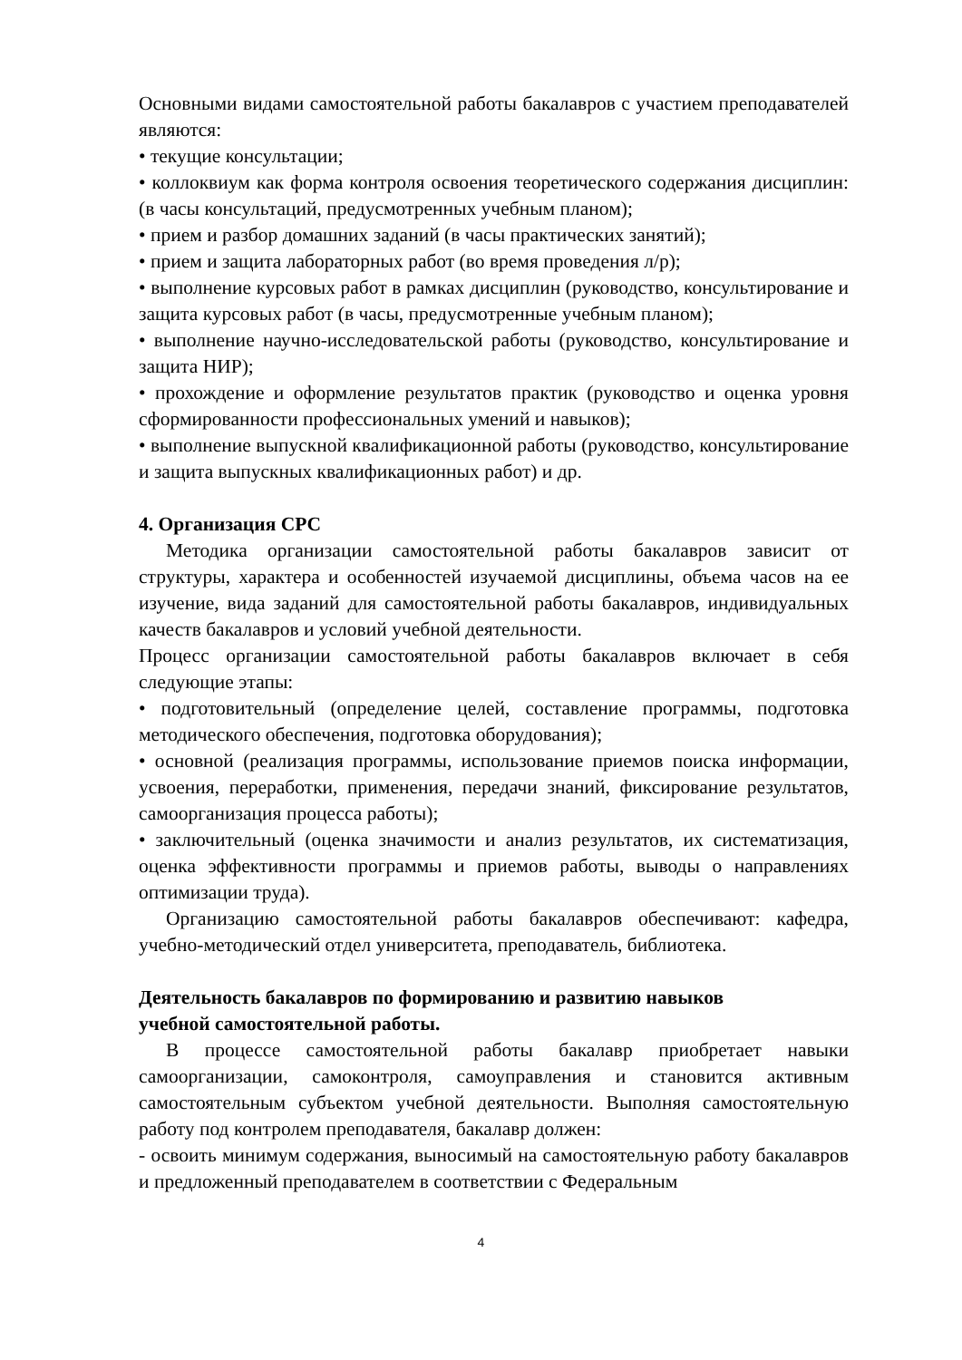Основными видами самостоятельной работы бакалавров с участием преподавателей являются:
• текущие консультации;
• коллоквиум как форма контроля освоения теоретического содержания дисциплин: (в часы консультаций, предусмотренных учебным планом);
• прием и разбор домашних заданий (в часы практических занятий);
• прием и защита лабораторных работ (во время проведения л/р);
• выполнение курсовых работ в рамках дисциплин (руководство, консультирование и защита курсовых работ (в часы, предусмотренные учебным планом);
• выполнение научно-исследовательской работы (руководство, консультирование и защита НИР);
• прохождение и оформление результатов практик (руководство и оценка уровня сформированности профессиональных умений и навыков);
• выполнение выпускной квалификационной работы (руководство, консультирование и защита выпускных квалификационных работ) и др.
4. Организация СРС
Методика организации самостоятельной работы бакалавров зависит от структуры, характера и особенностей изучаемой дисциплины, объема часов на ее изучение, вида заданий для самостоятельной работы бакалавров, индивидуальных качеств бакалавров и условий учебной деятельности.
Процесс организации самостоятельной работы бакалавров включает в себя следующие этапы:
• подготовительный (определение целей, составление программы, подготовка методического обеспечения, подготовка оборудования);
• основной (реализация программы, использование приемов поиска информации, усвоения, переработки, применения, передачи знаний, фиксирование результатов, самоорганизация процесса работы);
• заключительный (оценка значимости и анализ результатов, их систематизация, оценка эффективности программы и приемов работы, выводы о направлениях оптимизации труда).
Организацию самостоятельной работы бакалавров обеспечивают: кафедра, учебно-методический отдел университета, преподаватель, библиотека.
Деятельность бакалавров по формированию и развитию навыков
учебной самостоятельной работы.
В процессе самостоятельной работы бакалавр приобретает навыки самоорганизации, самоконтроля, самоуправления и становится активным самостоятельным субъектом учебной деятельности. Выполняя самостоятельную работу под контролем преподавателя, бакалавр должен:
- освоить минимум содержания, выносимый на самостоятельную работу бакалавров и предложенный преподавателем в соответствии с Федеральным
4